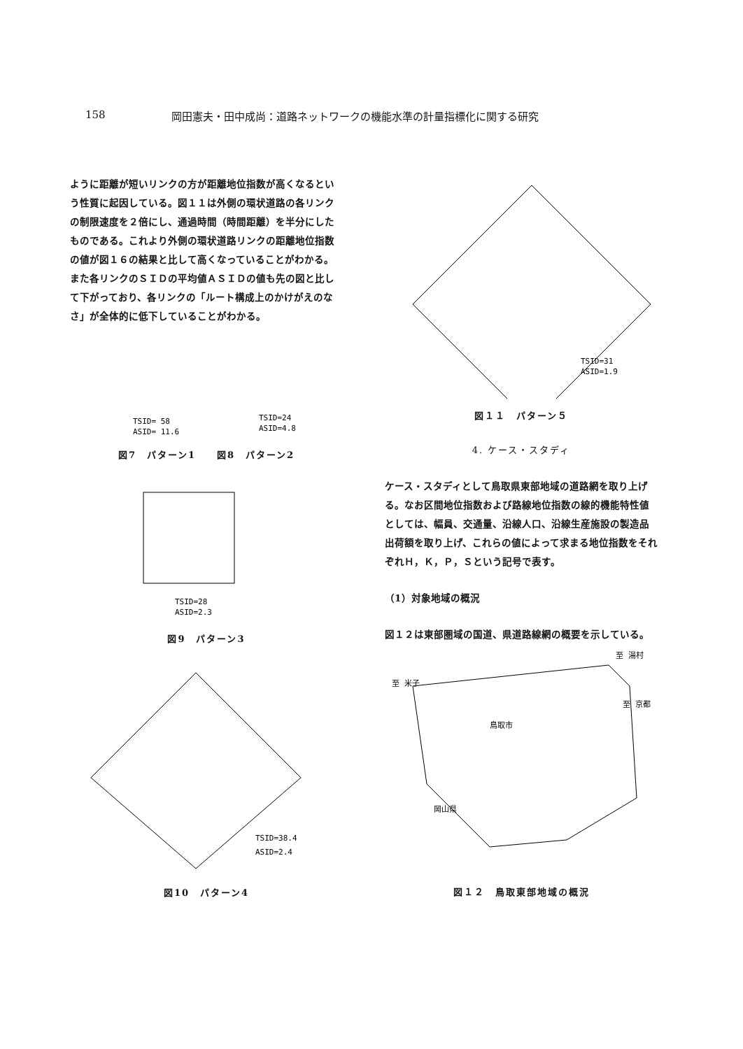158 岡田憲夫・田中成尚：道路ネットワークの機能水準の計量指標化に関する研究
ように距離が短いリンクの方が距離地位指数が高くなるという性質に起因している。図１１は外側の環状道路の各リンクの制限速度を２倍にし、通過時間（時間距離）を半分にしたものである。これより外側の環状道路リンクの距離地位指数の値が図１６の結果と比して高くなっていることがわかる。また各リンクのＳＩＤの平均値ＡＳＩＤの値も先の図と比して下がっており、各リンクの「ルート構成上のかけがえのなさ」が全体的に低下していることがわかる。
TSID= 58
ASID= 11.6
TSID=24
ASID=4.8
図7　パターン1　　図8　パターン2
TSID=28
ASID=2.3
図9　パターン3
TSID=38.4
ASID=2.4
図10　パターン4
TSID=31
ASID=1.9
図１１　パターン５
4. ケース・スタディ
ケース・スタディとして鳥取県東部地域の道路網を取り上げる。なお区間地位指数および路線地位指数の線的機能特性値としては、幅員、交通量、沿線人口、沿線生産施設の製造品出荷額を取り上げ、これらの値によって求まる地位指数をそれぞれＨ，Ｋ，Ｐ，Ｓという記号で表す。
（1）対象地域の概況
図１２は東部圏域の国道、県道路線網の概要を示している。
至 米子
至 湯村
鳥取市
岡山県
至 京都
図１２　鳥取東部地域の概況